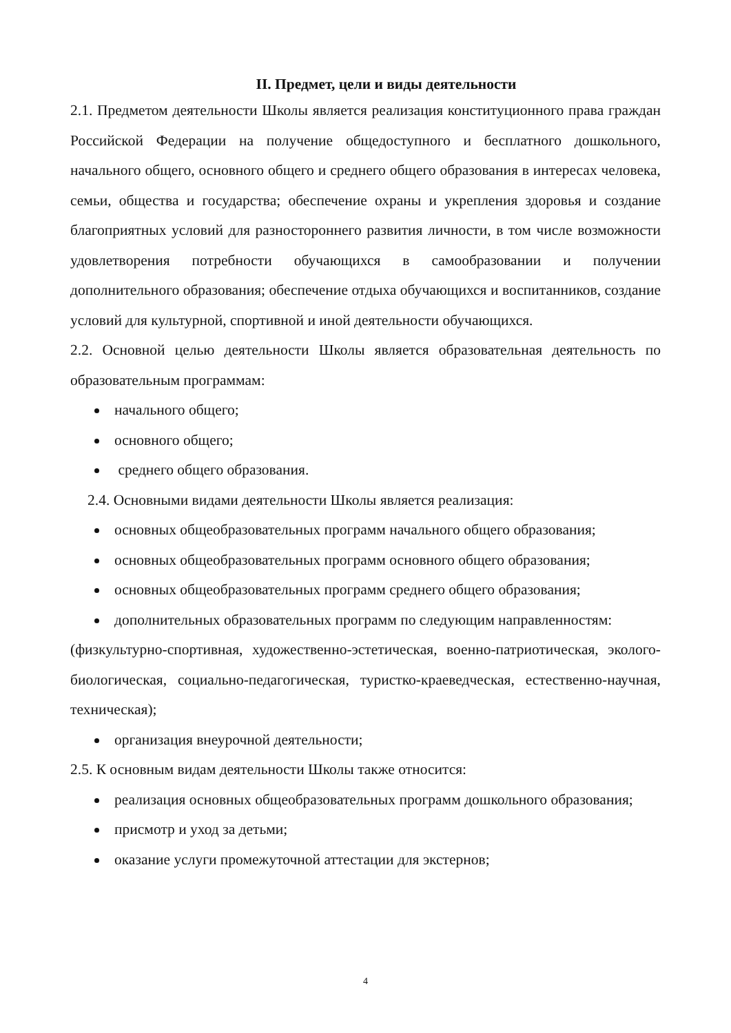II. Предмет, цели и виды деятельности
2.1. Предметом деятельности Школы является реализация конституционного права граждан Российской Федерации на получение общедоступного и бесплатного дошкольного, начального общего, основного общего и среднего общего образования в интересах человека, семьи, общества и государства; обеспечение охраны и укрепления здоровья и создание благоприятных условий для разностороннего развития личности, в том числе возможности удовлетворения потребности обучающихся в самообразовании и получении дополнительного образования; обеспечение отдыха обучающихся и воспитанников, создание условий для культурной, спортивной и иной деятельности обучающихся.
2.2. Основной целью деятельности Школы является образовательная деятельность по образовательным программам:
начального общего;
основного общего;
среднего общего образования.
2.4. Основными видами деятельности Школы является реализация:
основных общеобразовательных программ начального общего образования;
основных общеобразовательных программ основного общего образования;
основных общеобразовательных программ среднего общего образования;
дополнительных образовательных программ по следующим направленностям:
(физкультурно-спортивная, художественно-эстетическая, военно-патриотическая, эколого-биологическая, социально-педагогическая, туристко-краеведческая, естественно-научная, техническая);
организация внеурочной деятельности;
2.5. К основным видам деятельности Школы также относится:
реализация основных общеобразовательных программ дошкольного образования;
присмотр и уход за детьми;
оказание услуги промежуточной аттестации для экстернов;
4